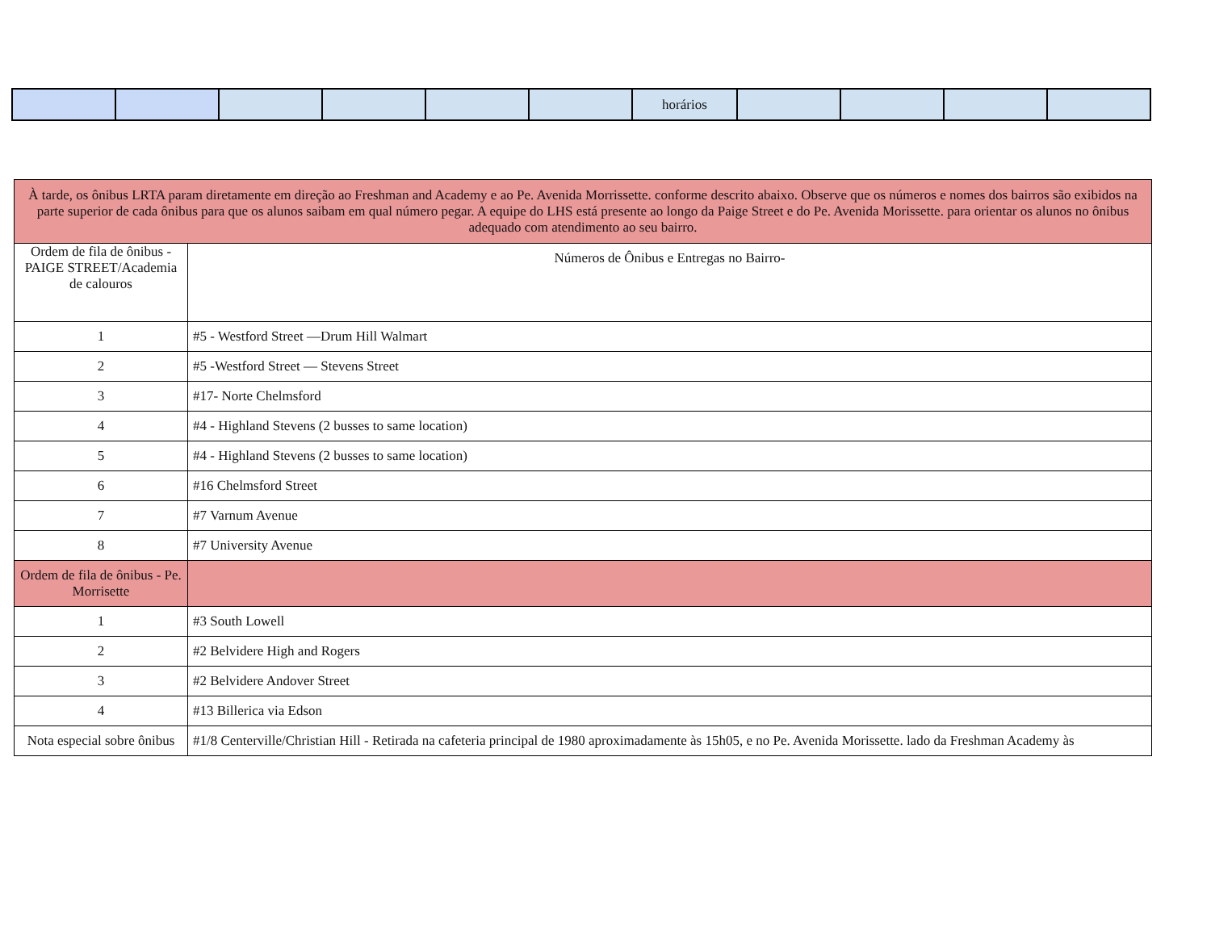| | | | | | | horários | | | | |
| À tarde, os ônibus LRTA param diretamente em direção ao Freshman and Academy e ao Pe. Avenida Morrissette. conforme descrito abaixo. Observe que os números e nomes dos bairros são exibidos na parte superior de cada ônibus para que os alunos saibam em qual número pegar. A equipe do LHS está presente ao longo da Paige Street e do Pe. Avenida Morissette. para orientar os alunos no ônibus adequado com atendimento ao seu bairro. | |
| Ordem de fila de ônibus - PAIGE STREET/Academia de calouros | Números de Ônibus e Entregas no Bairro- |
| 1 | #5 - Westford Street —Drum Hill Walmart |
| 2 | #5 -Westford Street — Stevens Street |
| 3 | #17- Norte Chelmsford |
| 4 | #4 - Highland Stevens (2 busses to same location) |
| 5 | #4 - Highland Stevens (2 busses to same location) |
| 6 | #16 Chelmsford Street |
| 7 | #7 Varnum Avenue |
| 8 | #7 University Avenue |
| Ordem de fila de ônibus - Pe. Morrisette | |
| 1 | #3 South Lowell |
| 2 | #2 Belvidere High and Rogers |
| 3 | #2 Belvidere Andover Street |
| 4 | #13 Billerica via Edson |
| Nota especial sobre ônibus | #1/8 Centerville/Christian Hill - Retirada na cafeteria principal de 1980 aproximadamente às 15h05, e no Pe. Avenida Morissette. lado da Freshman Academy às |